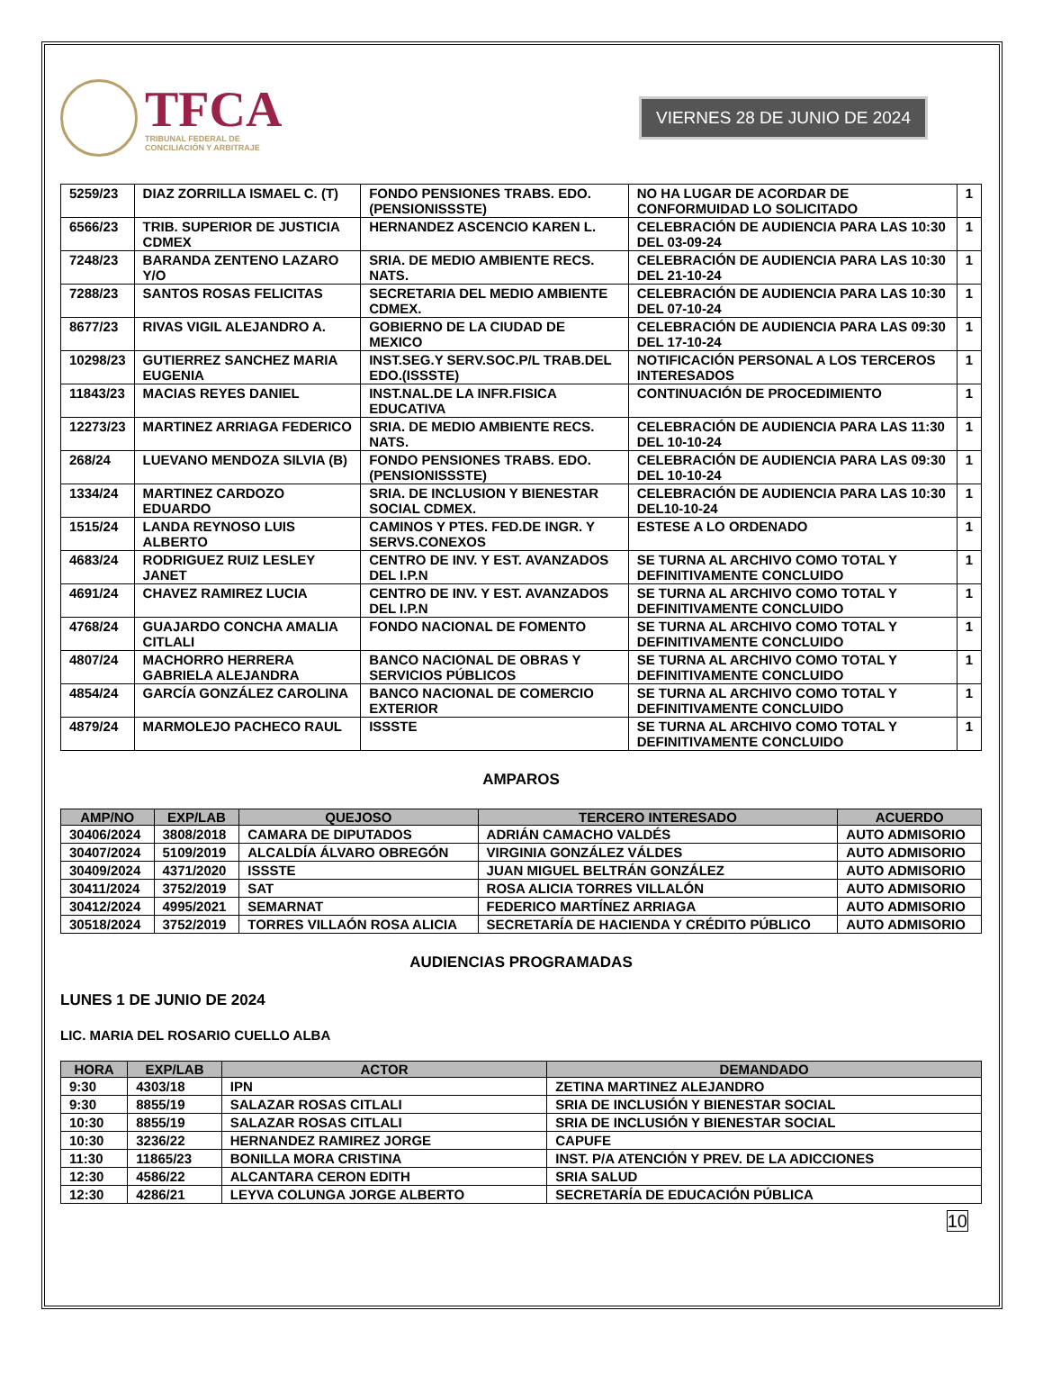TFCA
TRIBUNAL FEDERAL DE
CONCILIACIÓN Y ARBITRAJE
VIERNES 28 DE JUNIO DE 2024
| 5259/23 | DIAZ ZORRILLA ISMAEL C. (T) | FONDO PENSIONES TRABS. EDO. (PENSIONISSSTE) | NO HA LUGAR DE ACORDAR DE CONFORMUIDAD LO SOLICITADO | 1 |
| 6566/23 | TRIB. SUPERIOR DE JUSTICIA CDMEX | HERNANDEZ ASCENCIO KAREN L. | CELEBRACIÓN DE AUDIENCIA PARA LAS 10:30 DEL 03-09-24 | 1 |
| 7248/23 | BARANDA ZENTENO LAZARO Y/O | SRIA. DE MEDIO AMBIENTE RECS. NATS. | CELEBRACIÓN DE AUDIENCIA PARA LAS 10:30 DEL 21-10-24 | 1 |
| 7288/23 | SANTOS ROSAS FELICITAS | SECRETARIA DEL MEDIO AMBIENTE CDMEX. | CELEBRACIÓN DE AUDIENCIA PARA LAS 10:30 DEL 07-10-24 | 1 |
| 8677/23 | RIVAS VIGIL ALEJANDRO A. | GOBIERNO DE LA CIUDAD DE MEXICO | CELEBRACIÓN DE AUDIENCIA PARA LAS 09:30 DEL 17-10-24 | 1 |
| 10298/23 | GUTIERREZ SANCHEZ MARIA EUGENIA | INST.SEG.Y SERV.SOC.P/L TRAB.DEL EDO.(ISSSTE) | NOTIFICACIÓN PERSONAL A LOS TERCEROS INTERESADOS | 1 |
| 11843/23 | MACIAS REYES DANIEL | INST.NAL.DE LA INFR.FISICA EDUCATIVA | CONTINUACIÓN DE PROCEDIMIENTO | 1 |
| 12273/23 | MARTINEZ ARRIAGA FEDERICO | SRIA. DE MEDIO AMBIENTE RECS. NATS. | CELEBRACIÓN DE AUDIENCIA PARA LAS 11:30 DEL 10-10-24 | 1 |
| 268/24 | LUEVANO MENDOZA SILVIA (B) | FONDO PENSIONES TRABS. EDO. (PENSIONISSSTE) | CELEBRACIÓN DE AUDIENCIA PARA LAS 09:30 DEL 10-10-24 | 1 |
| 1334/24 | MARTINEZ CARDOZO EDUARDO | SRIA. DE INCLUSION Y BIENESTAR SOCIAL CDMEX. | CELEBRACIÓN DE AUDIENCIA PARA LAS 10:30 DEL10-10-24 | 1 |
| 1515/24 | LANDA REYNOSO LUIS ALBERTO | CAMINOS Y PTES. FED.DE INGR. Y SERVS.CONEXOS | ESTESE A LO ORDENADO | 1 |
| 4683/24 | RODRIGUEZ RUIZ LESLEY JANET | CENTRO DE INV. Y EST. AVANZADOS DEL I.P.N | SE TURNA AL ARCHIVO COMO TOTAL Y DEFINITIVAMENTE CONCLUIDO | 1 |
| 4691/24 | CHAVEZ RAMIREZ LUCIA | CENTRO DE INV. Y EST. AVANZADOS DEL I.P.N | SE TURNA AL ARCHIVO COMO TOTAL Y DEFINITIVAMENTE CONCLUIDO | 1 |
| 4768/24 | GUAJARDO CONCHA AMALIA CITLALI | FONDO NACIONAL DE FOMENTO | SE TURNA AL ARCHIVO COMO TOTAL Y DEFINITIVAMENTE CONCLUIDO | 1 |
| 4807/24 | MACHORRO HERRERA GABRIELA ALEJANDRA | BANCO NACIONAL DE OBRAS Y SERVICIOS PÚBLICOS | SE TURNA AL ARCHIVO COMO TOTAL Y DEFINITIVAMENTE CONCLUIDO | 1 |
| 4854/24 | GARCÍA GONZÁLEZ CAROLINA | BANCO NACIONAL DE COMERCIO EXTERIOR | SE TURNA AL ARCHIVO COMO TOTAL Y DEFINITIVAMENTE CONCLUIDO | 1 |
| 4879/24 | MARMOLEJO PACHECO RAUL | ISSSTE | SE TURNA AL ARCHIVO COMO TOTAL Y DEFINITIVAMENTE CONCLUIDO | 1 |
AMPAROS
| AMP/NO | EXP/LAB | QUEJOSO | TERCERO INTERESADO | ACUERDO |
| --- | --- | --- | --- | --- |
| 30406/2024 | 3808/2018 | CAMARA DE DIPUTADOS | ADRIÁN CAMACHO VALDÉS | AUTO ADMISORIO |
| 30407/2024 | 5109/2019 | ALCALDÍA ÁLVARO OBREGÓN | VIRGINIA GONZÁLEZ VÁLDES | AUTO ADMISORIO |
| 30409/2024 | 4371/2020 | ISSSTE | JUAN MIGUEL BELTRÁN GONZÁLEZ | AUTO ADMISORIO |
| 30411/2024 | 3752/2019 | SAT | ROSA ALICIA TORRES VILLALÓN | AUTO ADMISORIO |
| 30412/2024 | 4995/2021 | SEMARNAT | FEDERICO MARTÍNEZ ARRIAGA | AUTO ADMISORIO |
| 30518/2024 | 3752/2019 | TORRES VILLAÓN ROSA ALICIA | SECRETARÍA DE HACIENDA Y CRÉDITO PÚBLICO | AUTO ADMISORIO |
AUDIENCIAS PROGRAMADAS
LUNES 1 DE JUNIO DE 2024
LIC. MARIA DEL ROSARIO CUELLO ALBA
| HORA | EXP/LAB | ACTOR | DEMANDADO |
| --- | --- | --- | --- |
| 9:30 | 4303/18 | IPN | ZETINA MARTINEZ ALEJANDRO |
| 9:30 | 8855/19 | SALAZAR ROSAS CITLALI | SRIA DE INCLUSIÓN Y BIENESTAR SOCIAL |
| 10:30 | 8855/19 | SALAZAR ROSAS CITLALI | SRIA DE INCLUSIÓN Y BIENESTAR SOCIAL |
| 10:30 | 3236/22 | HERNANDEZ RAMIREZ JORGE | CAPUFE |
| 11:30 | 11865/23 | BONILLA MORA CRISTINA | INST. P/A ATENCIÓN Y PREV. DE LA ADICCIONES |
| 12:30 | 4586/22 | ALCANTARA CERON EDITH | SRIA SALUD |
| 12:30 | 4286/21 | LEYVA COLUNGA JORGE ALBERTO | SECRETARÍA DE EDUCACIÓN PÚBLICA |
10